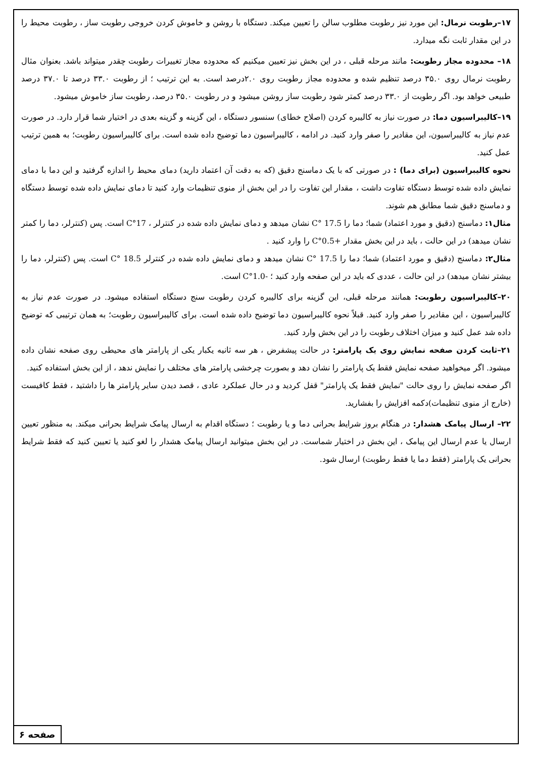۱۷–رطوبت نرمال: این مورد نیز رطوبت مطلوب سالن را تعیین میکند. دستگاه با روشن و خاموش کردن خروجی رطوبت ساز ، رطوبت محیط را در این مقدار ثابت نگه میدارد.
۱۸– محدوده مجاز رطوبت: مانند مرحله قبلی ، در این بخش نیز تعیین میکنیم که محدوده مجاز تغییرات رطوبت چقدر میتواند باشد. بعنوان مثال رطوبت نرمال روی ۳۵.۰ درصد تنظیم شده و محدوده مجاز رطوبت روی ۲.۰درصد است. به این ترتیب ؛ از رطوبت ۳۳.۰ درصد تا ۳۷.۰ درصد طبیعی خواهد بود. اگر رطوبت از ۳۳.۰ درصد کمتر شود رطوبت ساز روشن میشود و در رطوبت ۳۵.۰ درصد، رطوبت ساز خاموش میشود.
۱۹–کالیبراسیون دما: در صورت نیاز به کالیبره کردن (اصلاح خطای) سنسور دستگاه ، این گزینه و گزینه بعدی در اختیار شما قرار دارد. در صورت عدم نیاز به کالیبراسیون، این مقادیر را صفر وارد کنید. در ادامه ، کالیبراسیون دما توضیح داده شده است. برای کالیبراسیون رطوبت؛ به همین ترتیب عمل کنید.
نحوه کالیبراسیون (برای دما) : در صورتی که با یک دماسنج دقیق (که به دقت آن اعتماد دارید) دمای محیط را اندازه گرفتید و این دما با دمای نمایش داده شده توسط دستگاه تفاوت داشت ، مقدار این تفاوت را در این بخش از منوی تنظیمات وارد کنید تا دمای نمایش داده شده توسط دستگاه و دماسنج دقیق شما مطابق هم شوند.
مثال۱: دماسنج (دقیق و مورد اعتماد) شما؛ دما را 17.5 °C نشان میدهد و دمای نمایش داده شده در کنترلر ، 17°C است. پس (کنترلر، دما را کمتر نشان میدهد) در این حالت ، باید در این بخش مقدار +0.5°C را وارد کنید .
مثال۲: دماسنج (دقیق و مورد اعتماد) شما؛ دما را 17.5 °C نشان میدهد و دمای نمایش داده شده در کنترلر 18.5 °C است. پس (کنترلر، دما را بیشتر نشان میدهد) در این حالت ، عددی که باید در این صفحه وارد کنید ؛ -1.0°C است.
۲۰–کالیبراسیون رطوبت: همانند مرحله قبلی، این گزینه برای کالیبره کردن رطوبت سنج دستگاه استفاده میشود. در صورت عدم نیاز به کالیبراسیون ، این مقادیر را صفر وارد کنید. قبلاً نحوه کالیبراسیون دما توضیح داده شده است. برای کالیبراسیون رطوبت؛ به همان ترتیبی که توضیح داده شد عمل کنید و میزان اختلاف رطوبت را در این بخش وارد کنید.
۲۱–ثابت کردن صفحه نمایش روی یک پارامتر: در حالت پیشفرض ، هر سه ثانیه یکبار یکی از پارامتر های محیطی روی صفحه نشان داده میشود. اگر میخواهید صفحه نمایش فقط یک پارامتر را نشان دهد و بصورت چرخشی پارامتر های مختلف را نمایش ندهد ، از این بخش استفاده کنید.
اگر صفحه نمایش را روی حالت "نمایش فقط یک پارامتر" قفل کردید و در حال عملکرد عادی ، قصد دیدن سایر پارامتر ها را داشتید ، فقط کافیست (خارج از منوی تنظیمات)دکمه افزایش را بفشارید.
۲۲– ارسال پیامک هشدار: در هنگام بروز شرایط بحرانی دما و یا رطوبت ؛ دستگاه اقدام به ارسال پیامک شرایط بحرانی میکند. به منظور تعیین ارسال یا عدم ارسال این پیامک ، این بخش در اختیار شماست. در این بخش میتوانید ارسال پیامک هشدار را لغو کنید یا تعیین کنید که فقط شرایط بحرانی یک پارامتر (فقط دما یا فقط رطوبت) ارسال شود.
صفحه ۶